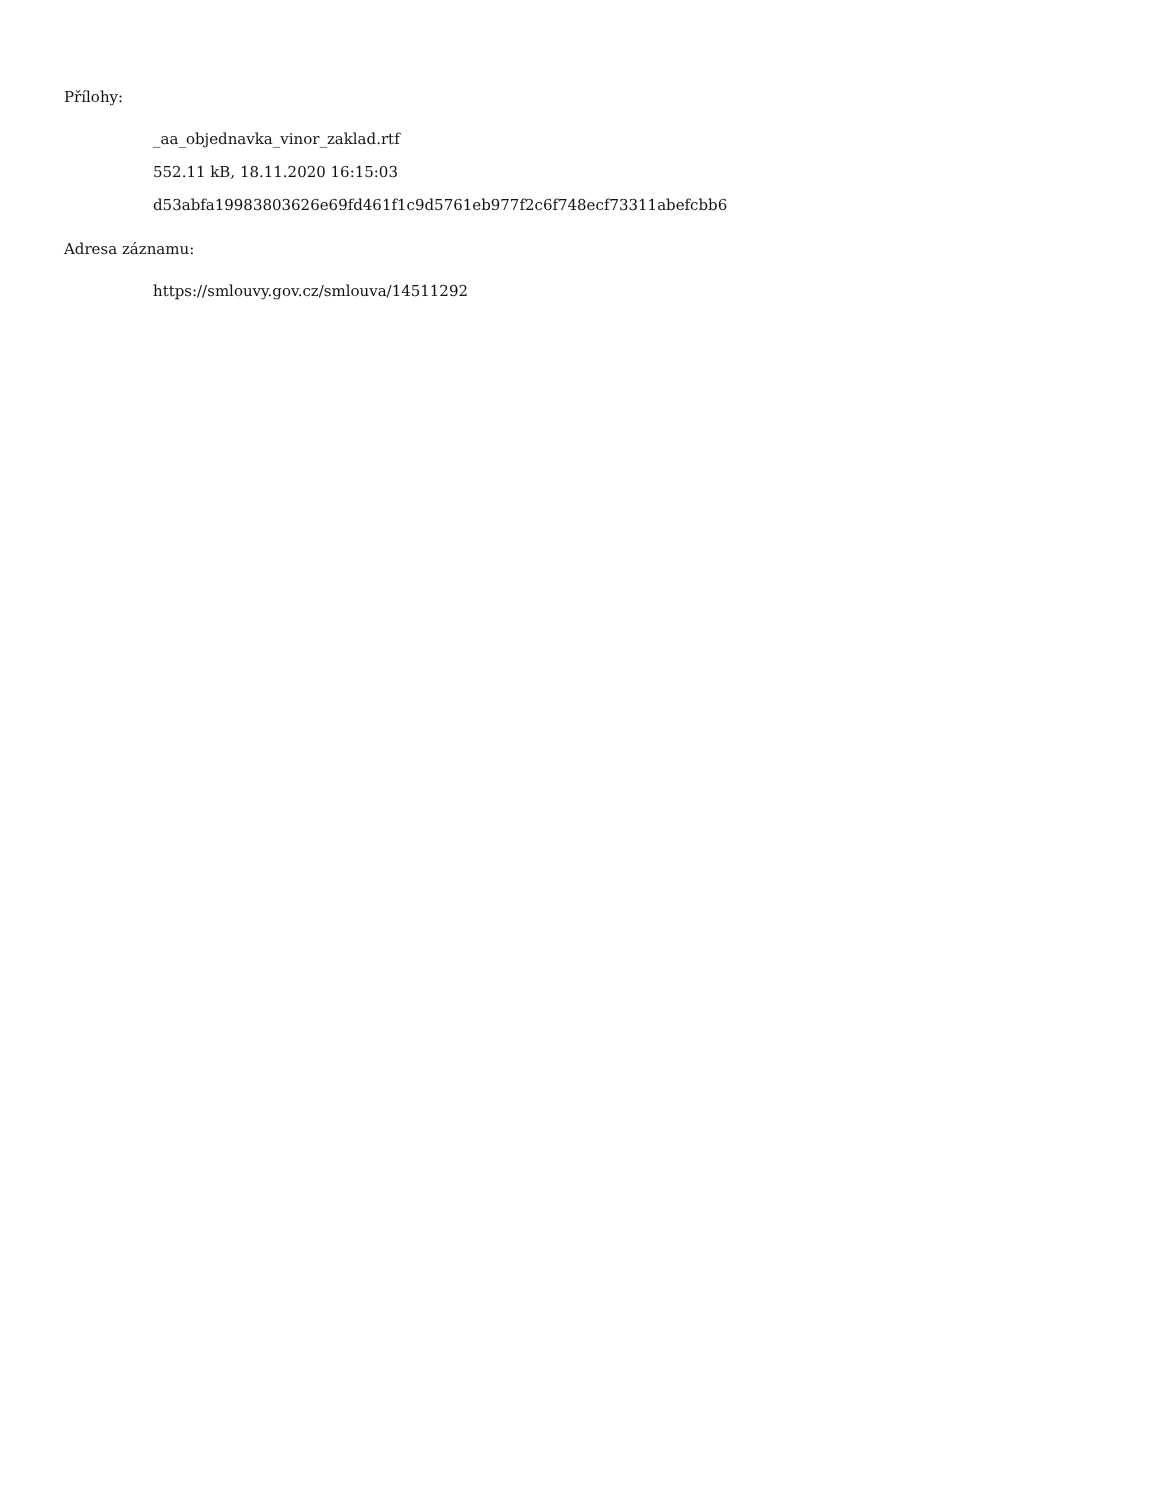Přílohy:
_aa_objednavka_vinor_zaklad.rtf
552.11 kB, 18.11.2020 16:15:03
d53abfa19983803626e69fd461f1c9d5761eb977f2c6f748ecf73311abefcbb6
Adresa záznamu:
https://smlouvy.gov.cz/smlouva/14511292